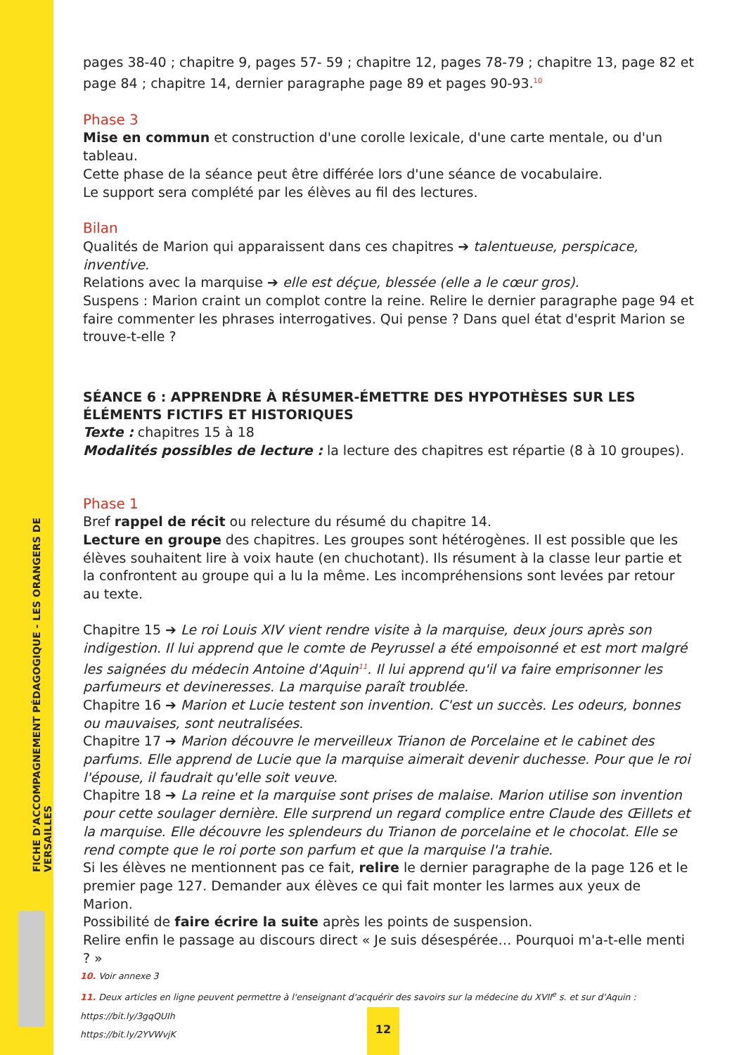FICHE D'ACCOMPAGNEMENT PÉDAGOGIQUE - LES ORANGERS DE VERSAILLES
pages 38-40 ; chapitre 9, pages 57- 59 ; chapitre 12, pages 78-79 ; chapitre 13, page 82 et page 84 ; chapitre 14, dernier paragraphe page 89 et pages 90-93.<sup>10</sup>
Phase 3
Mise en commun et construction d'une corolle lexicale, d'une carte mentale, ou d'un tableau.
Cette phase de la séance peut être différée lors d'une séance de vocabulaire.
Le support sera complété par les élèves au fil des lectures.
Bilan
Qualités de Marion qui apparaissent dans ces chapitres ➔ talentueuse, perspicace, inventive.
Relations avec la marquise ➔ elle est déçue, blessée (elle a le cœur gros).
Suspens : Marion craint un complot contre la reine. Relire le dernier paragraphe page 94 et faire commenter les phrases interrogatives. Qui pense ? Dans quel état d'esprit Marion se trouve-t-elle ?
SÉANCE 6 : APPRENDRE À RÉSUMER-ÉMETTRE DES HYPOTHÈSES SUR LES ÉLÉMENTS FICTIFS ET HISTORIQUES
Texte : chapitres 15 à 18
Modalités possibles de lecture : la lecture des chapitres est répartie (8 à 10 groupes).
Phase 1
Bref rappel de récit ou relecture du résumé du chapitre 14.
Lecture en groupe des chapitres. Les groupes sont hétérogènes. Il est possible que les élèves souhaitent lire à voix haute (en chuchotant). Ils résument à la classe leur partie et la confrontent au groupe qui a lu la même. Les incompréhensions sont levées par retour au texte.
Chapitre 15 ➔ Le roi Louis XIV vient rendre visite à la marquise, deux jours après son indigestion. Il lui apprend que le comte de Peyrussel a été empoisonné et est mort malgré les saignées du médecin Antoine d'Aquin<sup>11</sup>. Il lui apprend qu'il va faire emprisonner les parfumeurs et devineresses. La marquise paraît troublée.
Chapitre 16 ➔ Marion et Lucie testent son invention. C'est un succès. Les odeurs, bonnes ou mauvaises, sont neutralisées.
Chapitre 17 ➔ Marion découvre le merveilleux Trianon de Porcelaine et le cabinet des parfums. Elle apprend de Lucie que la marquise aimerait devenir duchesse. Pour que le roi l'épouse, il faudrait qu'elle soit veuve.
Chapitre 18 ➔ La reine et la marquise sont prises de malaise. Marion utilise son invention pour cette soulager dernière. Elle surprend un regard complice entre Claude des Œillets et la marquise. Elle découvre les splendeurs du Trianon de porcelaine et le chocolat. Elle se rend compte que le roi porte son parfum et que la marquise l'a trahie.
Si les élèves ne mentionnent pas ce fait, relire le dernier paragraphe de la page 126 et le premier page 127. Demander aux élèves ce qui fait monter les larmes aux yeux de Marion.
Possibilité de faire écrire la suite après les points de suspension.
Relire enfin le passage au discours direct « Je suis désespérée… Pourquoi m'a-t-elle menti ? »
10. Voir annexe 3
11. Deux articles en ligne peuvent permettre à l'enseignant d'acquérir des savoirs sur la médecine du XVII<sup>e</sup> s. et sur d'Aquin :
https://bit.ly/3gqQUIh
https://bit.ly/2YVWvjK
12